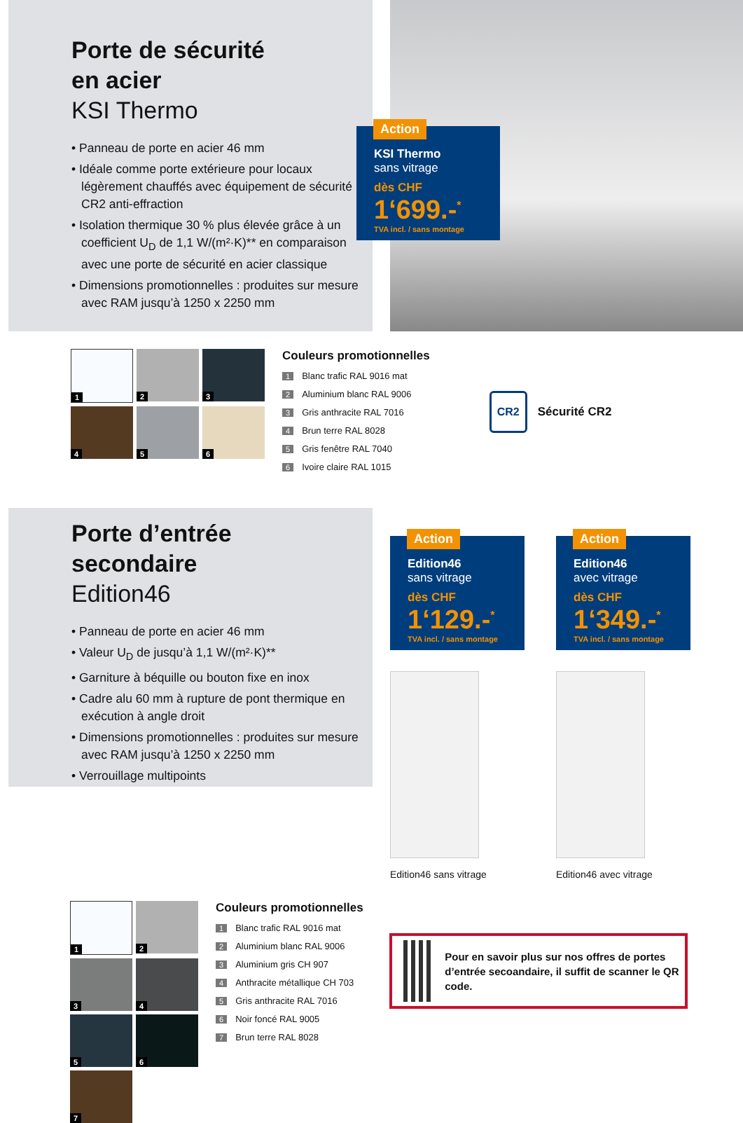Porte de sécurité
en acier
KSI Thermo
• Panneau de porte en acier 46 mm
• Idéale comme porte extérieure pour locaux légèrement chauffés avec équipement de sécurité CR2 anti-effraction
• Isolation thermique 30 % plus élevée grâce à un coefficient U<sub>D</sub> de 1,1 W/(m²·K)** en comparaison avec une porte de sécurité en acier classique
• Dimensions promotionnelles : produites sur mesure avec RAM jusqu’à 1250 x 2250 mm
Action
KSI Thermo
sans vitrage
dès CHF
1‘699.-<sup>*</sup>
TVA incl. / sans montage
1
2
3
4
5
6
Couleurs promotionnelles
1 Blanc trafic RAL 9016 mat
2 Aluminium blanc RAL 9006
3 Gris anthracite RAL 7016
4 Brun terre RAL 8028
5 Gris fenêtre RAL 7040
6 Ivoire claire RAL 1015
CR2 Sécurité CR2
Porte d’entrée
secondaire
Edition46
• Panneau de porte en acier 46 mm
• Valeur U<sub>D</sub> de jusqu’à 1,1 W/(m²·K)**
• Garniture à béquille ou bouton fixe en inox
• Cadre alu 60 mm à rupture de pont thermique en exécution à angle droit
• Dimensions promotionnelles : produites sur mesure avec RAM jusqu’à 1250 x 2250 mm
• Verrouillage multipoints
Action
Edition46
sans vitrage
dès CHF
1‘129.-<sup>*</sup>
TVA incl. / sans montage
Edition46 sans vitrage
Action
Edition46
avec vitrage
dès CHF
1‘349.-<sup>*</sup>
TVA incl. / sans montage
Edition46 avec vitrage
1
2
3
4
5
6
7
Couleurs promotionnelles
1 Blanc trafic RAL 9016 mat
2 Aluminium blanc RAL 9006
3 Aluminium gris CH 907
4 Anthracite métallique CH 703
5 Gris anthracite RAL 7016
6 Noir foncé RAL 9005
7 Brun terre RAL 8028
Pour en savoir plus sur nos offres de portes d’entrée secoandaire, il suffit de scanner le QR code.